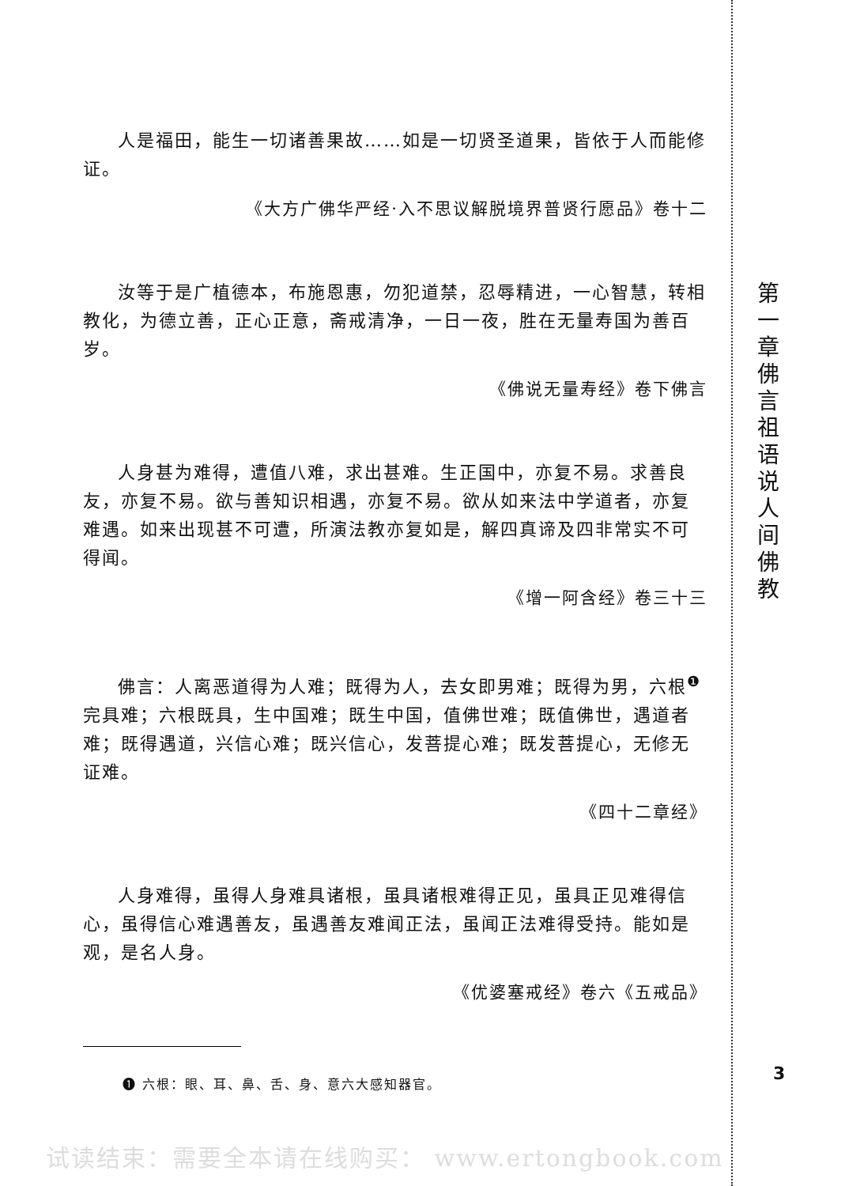人是福田，能生一切诸善果故……如是一切贤圣道果，皆依于人而能修证。
《大方广佛华严经·入不思议解脱境界普贤行愿品》卷十二
汝等于是广植德本，布施恩惠，勿犯道禁，忍辱精进，一心智慧，转相教化，为德立善，正心正意，斋戒清净，一日一夜，胜在无量寿国为善百岁。
《佛说无量寿经》卷下佛言
人身甚为难得，遭值八难，求出甚难。生正国中，亦复不易。求善良友，亦复不易。欲与善知识相遇，亦复不易。欲从如来法中学道者，亦复难遇。如来出现甚不可遭，所演法教亦复如是，解四真谛及四非常实不可得闻。
《增一阿含经》卷三十三
佛言：人离恶道得为人难；既得为人，去女即男难；既得为男，六根<sup>❶</sup>完具难；六根既具，生中国难；既生中国，值佛世难；既值佛世，遇道者难；既得遇道，兴信心难；既兴信心，发菩提心难；既发菩提心，无修无证难。
《四十二章经》
人身难得，虽得人身难具诸根，虽具诸根难得正见，虽具正见难得信心，虽得信心难遇善友，虽遇善友难闻正法，虽闻正法难得受持。能如是观，是名人身。
《优婆塞戒经》卷六《五戒品》
❶ 六根：眼、耳、鼻、舌、身、意六大感知器官。
第一章 佛言祖语说人间佛教
3
试读结束：需要全本请在线购买： www.ertongbook.com